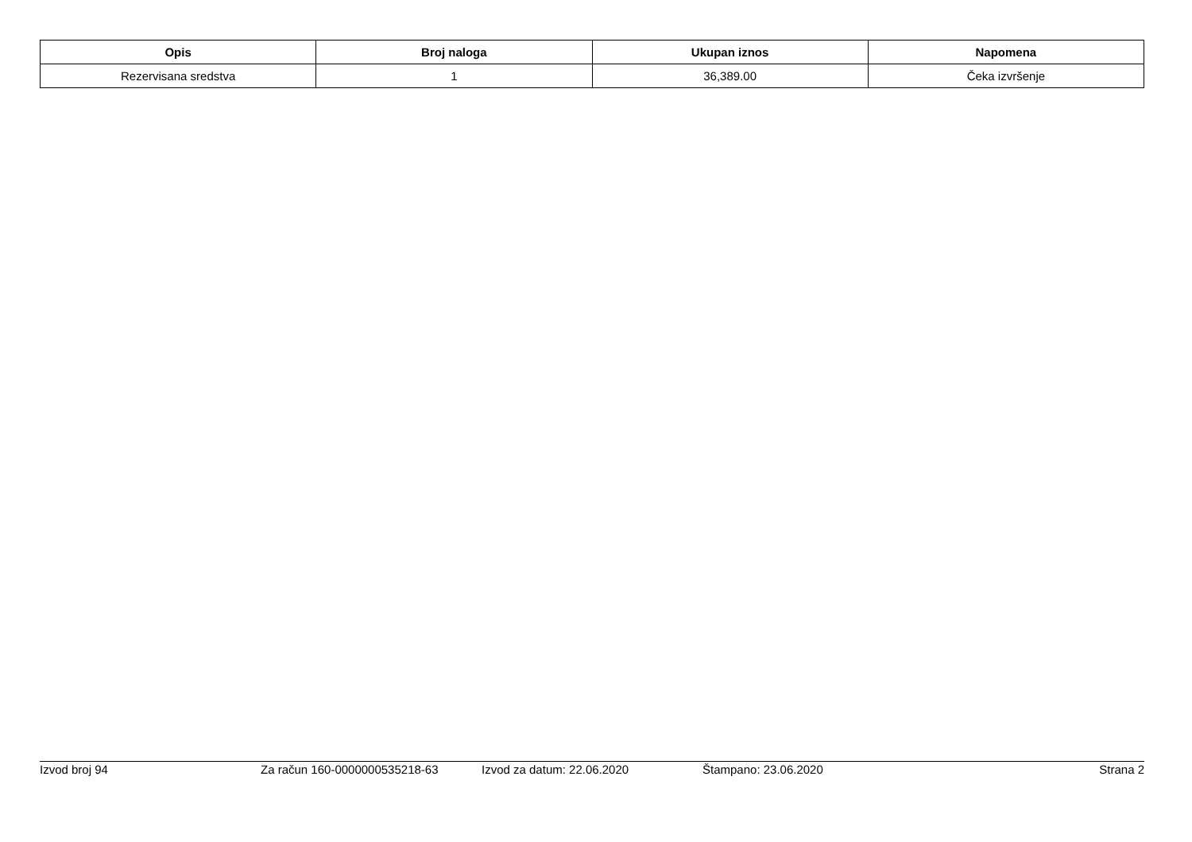| Opis | Broj naloga | Ukupan iznos | Napomena |
| --- | --- | --- | --- |
| Rezervisana sredstva | 1 | 36,389.00 | Čeka izvršenje |
Izvod broj 94 Za račun 160-0000000535218-63 Izvod za datum: 22.06.2020 Štampano: 23.06.2020 Strana 2